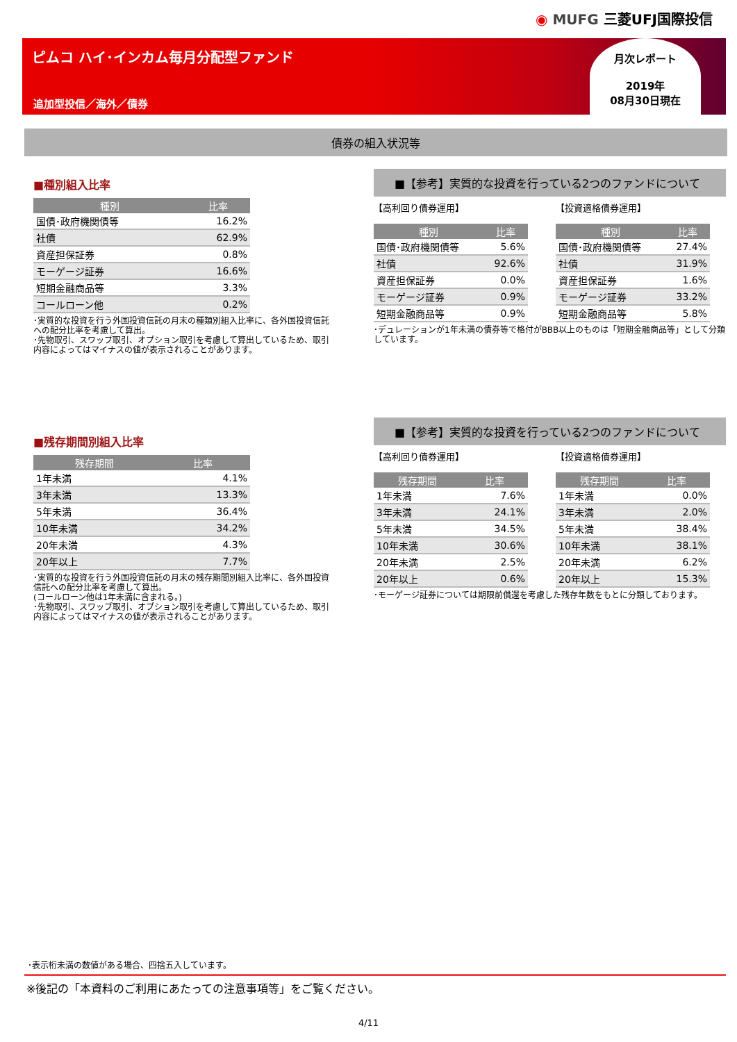◉ MUFG 三菱UFJ国際投信
ピムコ ハイ･インカム毎月分配型ファンド
追加型投信／海外／債券
月次レポート
2019年
08月30日現在
債券の組入状況等
■種別組入比率
| 種別 | 比率 |
| --- | --- |
| 国債･政府機関債等 | 16.2% |
| 社債 | 62.9% |
| 資産担保証券 | 0.8% |
| モーゲージ証券 | 16.6% |
| 短期金融商品等 | 3.3% |
| コールローン他 | 0.2% |
･実質的な投資を行う外国投資信託の月末の種類別組入比率に、各外国投資信託への配分比率を考慮して算出。
･先物取引、スワップ取引、オプション取引を考慮して算出しているため、取引内容によってはマイナスの値が表示されることがあります。
■【参考】実質的な投資を行っている2つのファンドについて
【高利回り債券運用】
| 種別 | 比率 |
| --- | --- |
| 国債･政府機関債等 | 5.6% |
| 社債 | 92.6% |
| 資産担保証券 | 0.0% |
| モーゲージ証券 | 0.9% |
| 短期金融商品等 | 0.9% |
【投資適格債券運用】
| 種別 | 比率 |
| --- | --- |
| 国債･政府機関債等 | 27.4% |
| 社債 | 31.9% |
| 資産担保証券 | 1.6% |
| モーゲージ証券 | 33.2% |
| 短期金融商品等 | 5.8% |
･デュレーションが1年未満の債券等で格付がBBB以上のものは「短期金融商品等」として分類しています。
■残存期間別組入比率
| 残存期間 | 比率 |
| --- | --- |
| 1年未満 | 4.1% |
| 3年未満 | 13.3% |
| 5年未満 | 36.4% |
| 10年未満 | 34.2% |
| 20年未満 | 4.3% |
| 20年以上 | 7.7% |
･実質的な投資を行う外国投資信託の月末の残存期間別組入比率に、各外国投資信託への配分比率を考慮して算出。
(コールローン他は1年未満に含まれる。)
･先物取引、スワップ取引、オプション取引を考慮して算出しているため、取引内容によってはマイナスの値が表示されることがあります。
■【参考】実質的な投資を行っている2つのファンドについて
【高利回り債券運用】
| 残存期間 | 比率 |
| --- | --- |
| 1年未満 | 7.6% |
| 3年未満 | 24.1% |
| 5年未満 | 34.5% |
| 10年未満 | 30.6% |
| 20年未満 | 2.5% |
| 20年以上 | 0.6% |
【投資適格債券運用】
| 残存期間 | 比率 |
| --- | --- |
| 1年未満 | 0.0% |
| 3年未満 | 2.0% |
| 5年未満 | 38.4% |
| 10年未満 | 38.1% |
| 20年未満 | 6.2% |
| 20年以上 | 15.3% |
･モーゲージ証券については期限前償還を考慮した残存年数をもとに分類しております。
･表示桁未満の数値がある場合、四捨五入しています。
※後記の「本資料のご利用にあたっての注意事項等」をご覧ください。
4/11